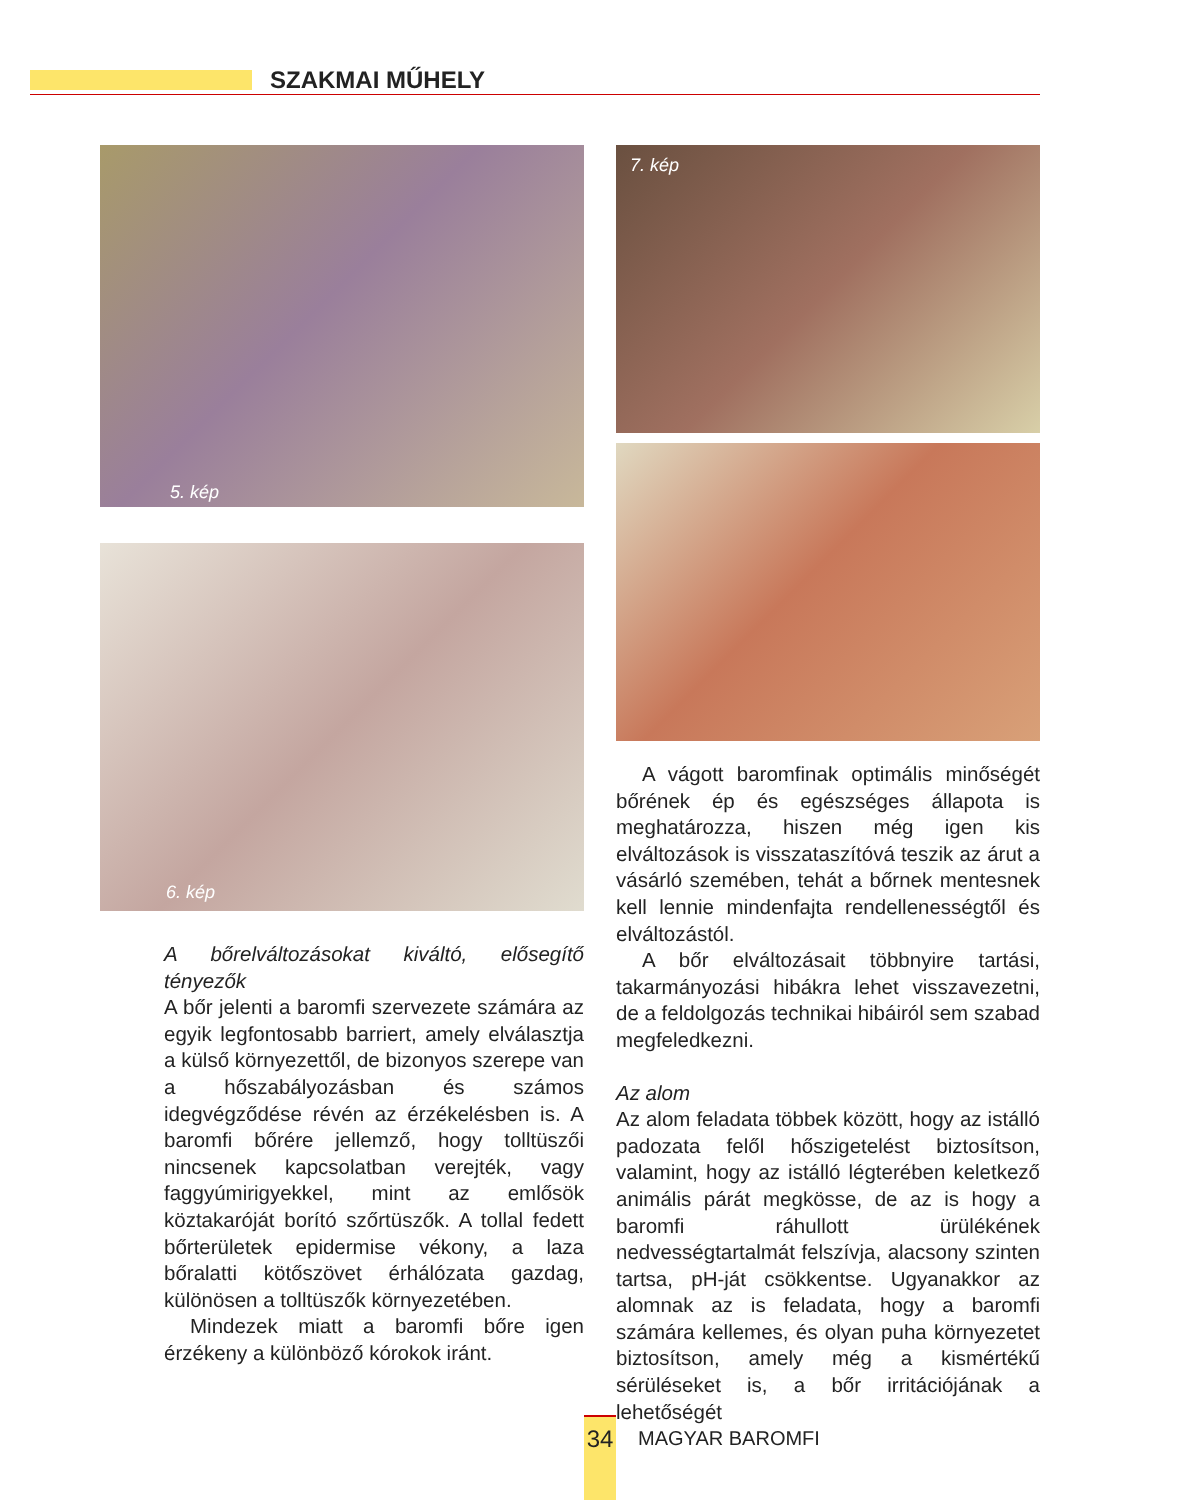SZAKMAI MŰHELY
5. kép
6. kép
A bőrelváltozásokat kiváltó, elősegítő tényezők
A bőr jelenti a baromfi szervezete számára az egyik legfontosabb barriert, amely elválasztja a külső környezettől, de bizonyos szerepe van a hőszabályozásban és számos idegvégződése révén az érzékelésben is. A baromfi bőrére jellemző, hogy tolltüszői nincsenek kapcsolatban verejték, vagy faggyúmirigyekkel, mint az emlősök köztakaróját borító szőrtüszők. A tollal fedett bőrterületek epidermise vékony, a laza bőralatti kötőszövet érhálózata gazdag, különösen a tolltüszők környezetében.
Mindezek miatt a baromfi bőre igen érzékeny a különböző kórokok iránt.
7. kép
A vágott baromfinak optimális minőségét bőrének ép és egészséges állapota is meghatározza, hiszen még igen kis elváltozások is visszataszítóvá teszik az árut a vásárló szemében, tehát a bőrnek mentesnek kell lennie mindenfajta rendellenességtől és elváltozástól.
A bőr elváltozásait többnyire tartási, takarmányozási hibákra lehet visszavezetni, de a feldolgozás technikai hibáiról sem szabad megfeledkezni.
Az alom
Az alom feladata többek között, hogy az istálló padozata felől hőszigetelést biztosítson, valamint, hogy az istálló légterében keletkező animális párát megkösse, de az is hogy a baromfi ráhullott ürülékének nedvességtartalmát felszívja, alacsony szinten tartsa, pH-ját csökkentse. Ugyanakkor az alomnak az is feladata, hogy a baromfi számára kellemes, és olyan puha környezetet biztosítson, amely még a kismértékű sérüléseket is, a bőr irritációjának a lehetőségét
34
MAGYAR BAROMFI